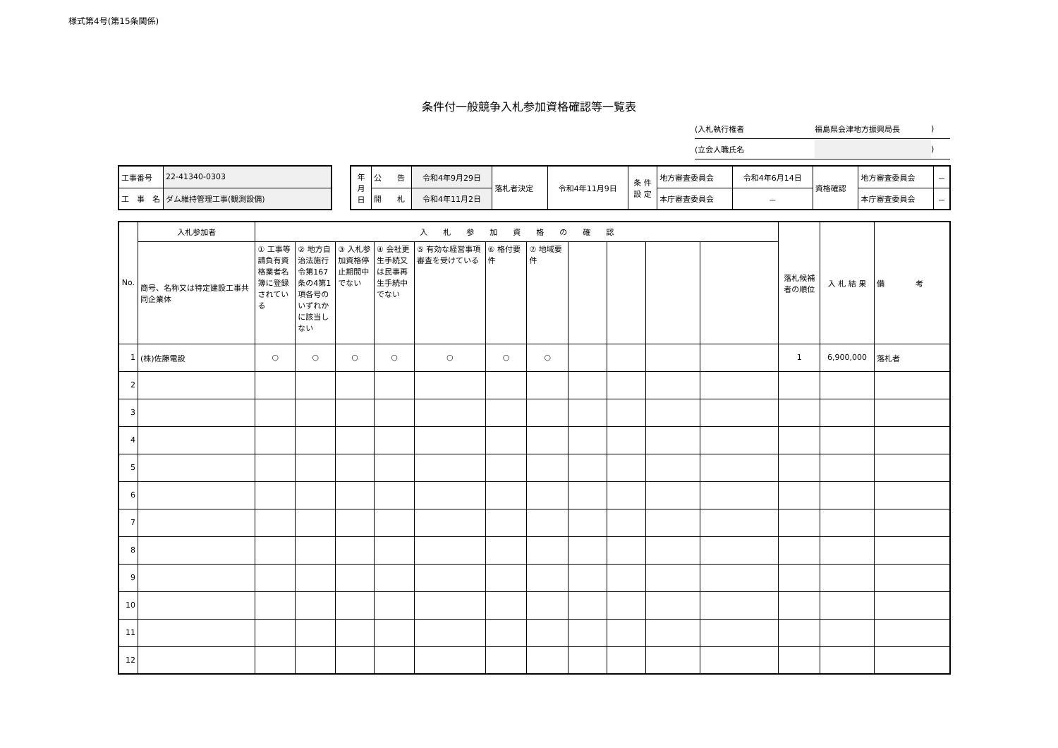様式第4号(第15条関係)
条件付一般競争入札参加資格確認等一覧表
(入札執行権者 福島県会津地方振興局長)
(立会人職氏名 )
| 工事番号 | 22-41340-0303 |
| 工 事 名 | ダム維持管理工事(観測設備) |
| 年 月 日 | 公 告 | 令和4年9月29日 | 落札者決定 | 令和4年11月9日 | 条 件 設 定 | 地方審査委員会 | 令和4年6月14日 | 資格確認 | 地方審査委員会 | － |
| | 開 札 | 令和4年11月2日 | | | | 本庁審査委員会 | － | | 本庁審査委員会 | － |
| No. | 入札参加者 | 入 札 参 加 資 格 の 確 認 | | | | | | | | | | | 落札候補者の順位 | 入 札 結 果 | 備 考 |
| --- | --- | --- | --- | --- | --- | --- | --- | --- | --- | --- | --- | --- | --- | --- | --- |
| | 商号、名称又は特定建設工事共同企業体 | ① 工事等請負有資格業者名簿に登録されている | ② 地方自治法施行令第167条の4第1項各号のいずれかに該当しない | ③ 入札参加資格停止期間中でない | ④ 会社更生手続又は民事再生手続中でない | ⑤ 有効な経営事項審査を受けている | ⑥ 格付要件 | ⑦ 地域要件 | | | | | | | |
| 1 | (株)佐藤電設 | ○ | ○ | ○ | ○ | ○ | ○ | ○ | | | | | 1 | 6,900,000 | 落札者 |
| 2 | | | | | | | | | | | | | | | |
| 3 | | | | | | | | | | | | | | | |
| 4 | | | | | | | | | | | | | | | |
| 5 | | | | | | | | | | | | | | | |
| 6 | | | | | | | | | | | | | | | |
| 7 | | | | | | | | | | | | | | | |
| 8 | | | | | | | | | | | | | | | |
| 9 | | | | | | | | | | | | | | | |
| 10 | | | | | | | | | | | | | | | |
| 11 | | | | | | | | | | | | | | | |
| 12 | | | | | | | | | | | | | | | |